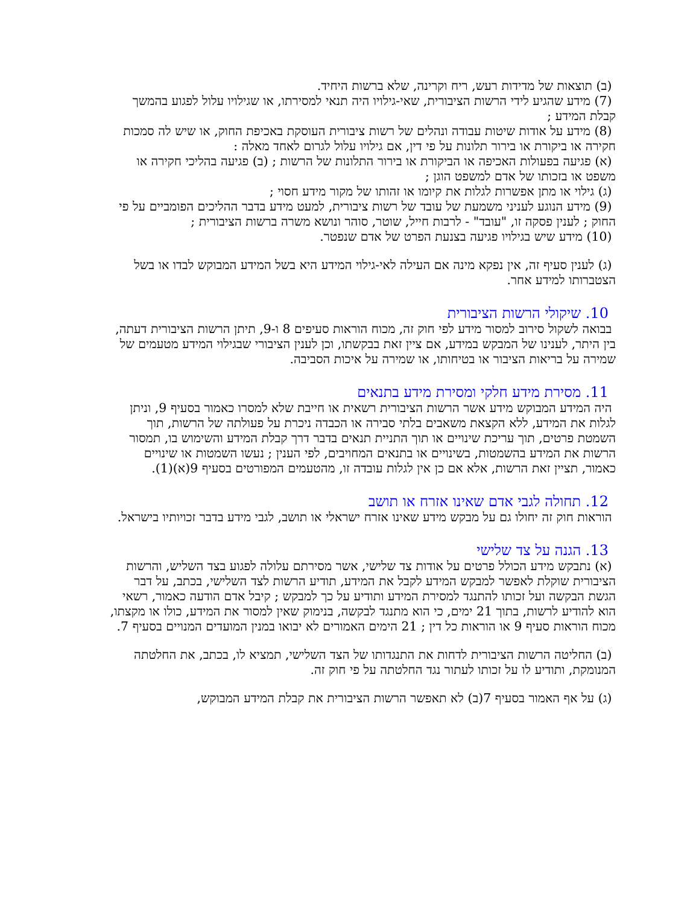(ב) תוצאות של מדידות רעש, ריח וקרינה, שלא ברשות היחיד.
(7) מידע שהגיע לידי הרשות הציבורית, שאי-גילויו היה תנאי למסירתו, או שגילויו עלול לפגוע בהמשך קבלת המידע ;
(8) מידע על אודות שיטות עבודה ונהלים של רשות ציבורית העוסקת באכיפת החוק, או שיש לה סמכות חקירה או ביקורת או בירור תלונות על פי דין, אם גילויו עלול לגרום לאחד מאלה :
(א) פגיעה בפעולות האכיפה או הביקורת או בירור התלונות של הרשות ; (ב) פגיעה בהליכי חקירה או משפט או בזכותו של אדם למשפט הוגן ;
(ג) גילוי או מתן אפשרות לגלות את קיומו או זהותו של מקור מידע חסוי ;
(9) מידע הנוגע לעניני משמעת של עובד של רשות ציבורית, למעט מידע בדבר ההליכים הפומביים על פי החוק ; לענין פסקה זו, "עובד" - לרבות חייל, שוטר, סוהר ונושא משרה ברשות הציבורית ;
(10) מידע שיש בגילויו פגיעה בצנעת הפרט של אדם שנפטר.
(ג) לענין סעיף זה, אין נפקא מינה אם העילה לאי-גילוי המידע היא בשל המידע המבוקש לבדו או בשל הצטברותו למידע אחר.
10. שיקולי הרשות הציבורית
בבואה לשקול סירוב למסור מידע לפי חוק זה, מכוח הוראות סעיפים 8 ו-9, תיתן הרשות הציבורית דעתה, בין היתר, לענינו של המבקש במידע, אם ציין זאת בבקשתו, וכן לענין הציבורי שבגילוי המידע מטעמים של שמירה על בריאות הציבור או בטיחותו, או שמירה על איכות הסביבה.
11. מסירת מידע חלקי ומסירת מידע בתנאים
היה המידע המבוקש מידע אשר הרשות הציבורית רשאית או חייבת שלא למסרו כאמור בסעיף 9, וניתן לגלות את המידע, ללא הקצאת משאבים בלתי סבירה או הכבדה ניכרת על פעולתה של הרשות, תוך השמטת פרטים, תוך עריכת שינויים או תוך התניית תנאים בדבר דרך קבלת המידע והשימוש בו, תמסור הרשות את המידע בהשמטות, בשינויים או בתנאים המחויבים, לפי הענין ; נעשו השמטות או שינויים כאמור, תציין זאת הרשות, אלא אם כן אין לגלות עובדה זו, מהטעמים המפורטים בסעיף 9(א)(1).
12. תחולה לגבי אדם שאינו אזרח או תושב
הוראות חוק זה יחולו גם על מבקש מידע שאינו אזרח ישראלי או תושב, לגבי מידע בדבר זכויותיו בישראל.
13. הגנה על צד שלישי
(א) נתבקש מידע הכולל פרטים על אודות צד שלישי, אשר מסירתם עלולה לפגוע בצד השליש, והרשות הציבורית שוקלת לאפשר למבקש המידע לקבל את המידע, תודיע הרשות לצד השלישי, בכתב, על דבר הגשת הבקשה ועל זכותו להתנגד למסירת המידע ותודיע על כך למבקש ; קיבל אדם הודעה כאמור, רשאי הוא להודיע לרשות, בתוך 21 ימים, כי הוא מתנגד לבקשה, בנימוק שאין למסור את המידע, כולו או מקצתו, מכוח הוראות סעיף 9 או הוראות כל דין ; 21 הימים האמורים לא יבואו במנין המועדים המנויים בסעיף 7.
(ב) החליטה הרשות הציבורית לדחות את התנגדותו של הצד השלישי, תמציא לו, בכתב, את החלטתה המנומקת, ותודיע לו על זכותו לעתור נגד החלטתה על פי חוק זה.
(ג) על אף האמור בסעיף 7(ב) לא תאפשר הרשות הציבורית את קבלת המידע המבוקש,